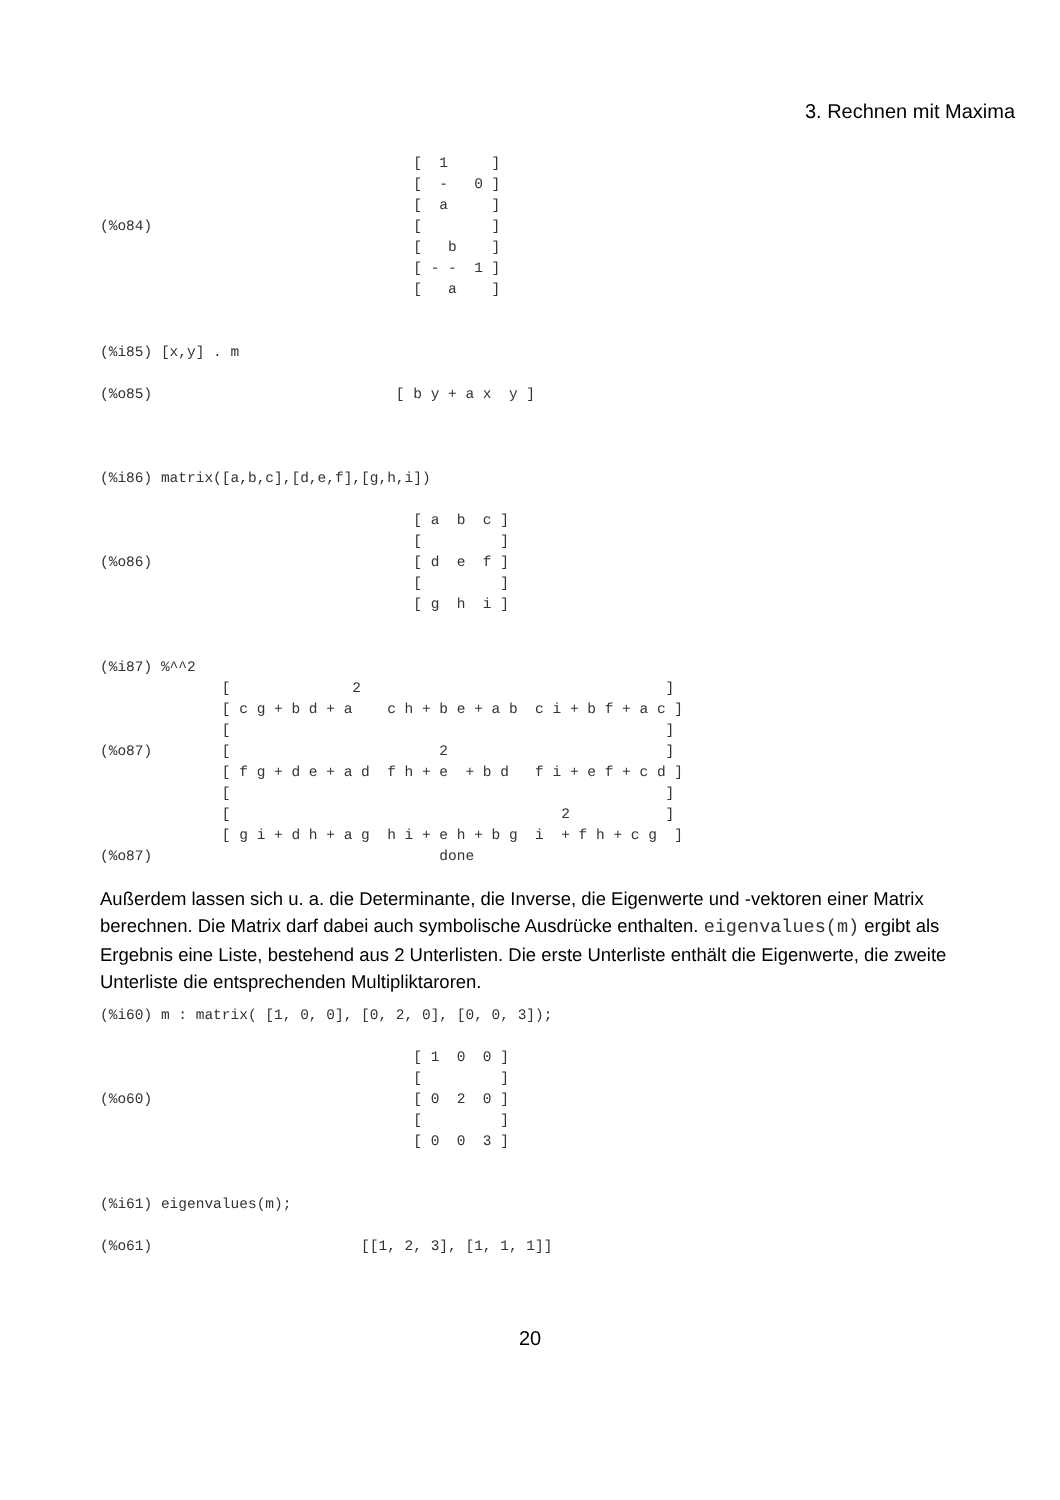3. Rechnen mit Maxima
                                    [  1     ]
                                    [  -   0 ]
                                    [  a     ]
(%o84)                              [        ]
                                    [   b    ]
                                    [ - -  1 ]
                                    [   a    ]


(%i85) [x,y] . m

(%o85)                            [ b y + a x  y ]



(%i86) matrix([a,b,c],[d,e,f],[g,h,i])

                                    [ a  b  c ]
                                    [         ]
(%o86)                              [ d  e  f ]
                                    [         ]
                                    [ g  h  i ]


(%i87) %^^2
              [              2                                   ]
              [ c g + b d + a    c h + b e + a b  c i + b f + a c ]
              [                                                  ]
(%o87)        [                        2                         ]
              [ f g + d e + a d  f h + e  + b d   f i + e f + c d ]
              [                                                  ]
              [                                      2           ]
              [ g i + d h + a g  h i + e h + b g  i  + f h + c g  ]
(%o87)                                 done
Außerdem lassen sich u. a. die Determinante, die Inverse, die Eigenwerte und -vektoren einer Matrix berechnen. Die Matrix darf dabei auch symbolische Ausdrücke enthalten. eigenvalues(m) ergibt als Ergebnis eine Liste, bestehend aus 2 Unterlisten. Die erste Unterliste enthält die Eigenwerte, die zweite Unterliste die entsprechenden Multipliktaroren.
(%i60) m : matrix( [1, 0, 0], [0, 2, 0], [0, 0, 3]);

                                    [ 1  0  0 ]
                                    [         ]
(%o60)                              [ 0  2  0 ]
                                    [         ]
                                    [ 0  0  3 ]


(%i61) eigenvalues(m);

(%o61)                        [[1, 2, 3], [1, 1, 1]]
20